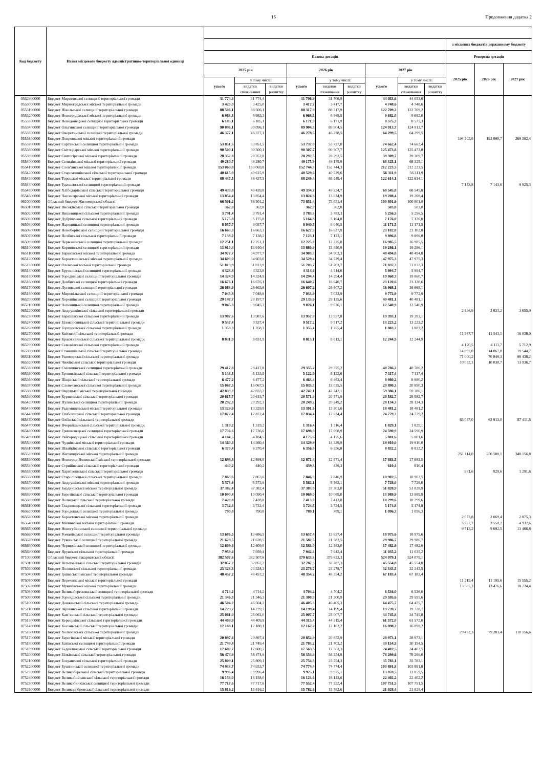16 Продовження додатка 2
| Код бюджету | Назва місцевого бюджету адміністративно-територіальної одиниці | | | | | | | | | | | | |
| --- | --- | --- | --- | --- | --- | --- | --- | --- | --- | --- | --- | --- | --- |
| | | | | | | | | | | | з місцевих бюджетів державному бюджету | | |
| | | Базова дотація | | | | | | | | | Реверсна дотація | | |
| | | 2025 рік | | | 2026 рік | | | 2027 рік | | | 2025 рік | 2026 рік | 2027 рік |
| | | усього | у тому числі: | | усього | у тому числі: | | усього | у тому числі: | | | | |
| | | | видатки споживання | видатки розвитку | | видатки споживання | видатки розвитку | | видатки споживання | видатки розвитку | | | |
| 0552900000 | Бюджет Мирненської селищної територіальної громади | 31 774,4 | 31 774,4 | | 31 706,9 | 31 706,9 | | 44 053,6 | 44 053,6 | | | | |
| 0553000000 | Бюджет Мирноградської міської територіальної громади | 3 425,0 | 3 425,0 | | 3 417,7 | 3 417,7 | | 4 748,6 | 4 748,6 | | | | |
| 0553100000 | Бюджет Нікольської селищної територіальної громади | 88 506,1 | 88 506,1 | | 88 317,9 | 88 317,9 | | 122 709,2 | 122 709,2 | | | | |
| 0553200000 | Бюджет Новогродівської міської територіальної громади | 6 983,3 | 6 983,3 | | 6 968,5 | 6 968,5 | | 9 682,0 | 9 682,0 | | | | |
| 0553300000 | Бюджет Новодонецької селищної територіальної громади | 6 185,1 | 6 185,1 | | 6 171,9 | 6 171,9 | | 8 575,3 | 8 575,3 | | | | |
| 0553400000 | Бюджет Ольгинської селищної територіальної громади | 90 096,1 | 90 096,1 | | 89 904,5 | 89 904,5 | | 124 913,7 | 124 913,7 | | | | |
| 0553500000 | Бюджет Очеретинської селищної територіальної громади | 46 377,1 | 46 377,1 | | 46 278,5 | 46 278,5 | | 64 299,5 | 64 299,5 | | | | |
| 0553600000 | Бюджет Покровської міської територіальної громади | | | | | | | | | | 194 303,8 | 193 890,7 | 269 392,4 |
| 0553700000 | Бюджет Сартанської селищної територіальної громади | 53 851,5 | 53 851,5 | | 53 737,0 | 53 737,0 | | 74 662,4 | 74 662,4 | | | | |
| 0553800000 | Бюджет Світлодарської міської територіальної громади | 90 500,1 | 90 500,1 | | 90 307,7 | 90 307,7 | | 125 473,8 | 125 473,8 | | | | |
| 0553900000 | Бюджет Святогірської міської територіальної громади | 28 352,8 | 28 352,8 | | 28 292,5 | 28 292,5 | | 39 309,7 | 39 309,7 | | | | |
| 0554000000 | Бюджет Селидівської міської територіальної громади | 49 280,7 | 49 280,7 | | 49 175,9 | 49 175,9 | | 68 325,1 | 68 325,1 | | | | |
| 0554100000 | Бюджет Слов’янської міської територіальної громади | 153 069,8 | 153 069,8 | | 152 744,3 | 152 744,3 | | 212 223,5 | 212 223,5 | | | | |
| 0554200000 | Бюджет Старомлинівської сільської територіальної громади | 40 615,9 | 40 615,9 | | 40 529,6 | 40 529,6 | | 56 311,9 | 56 311,9 | | | | |
| 0554300000 | Бюджет Торецької міської територіальної громади | 88 437,5 | 88 437,5 | | 88 249,4 | 88 249,4 | | 122 614,1 | 122 614,1 | | | | |
| 0554400000 | Бюджет Удачненської селищної територіальної громади | | | | | | | | | | 7 158,8 | 7 143,6 | 9 925,3 |
| 0554500000 | Бюджет Хлібодарівської сільської територіальної громади | 49 439,8 | 49 439,8 | | 49 334,7 | 49 334,7 | | 68 545,8 | 68 545,8 | | | | |
| 0554600000 | Бюджет Часовоярської міської територіальної громади | 13 854,4 | 13 854,4 | | 13 824,9 | 13 824,9 | | 19 208,4 | 19 208,4 | | | | |
| 0610000000 | Обласний бюджет Житомирської області | 66 501,2 | 66 501,2 | | 73 851,4 | 73 851,4 | | 100 801,9 | 100 801,9 | | | | |
| 0650100000 | Бюджет Високівської сільської територіальної громади | 362,8 | 362,8 | | 362,0 | 362,0 | | 503,0 | 503,0 | | | | |
| 0650200000 | Бюджет Вишевицької сільської територіальної громади | 3 791,4 | 3 791,4 | | 3 783,3 | 3 783,3 | | 5 256,5 | 5 256,5 | | | | |
| 0650300000 | Бюджет Дубрівської сільської територіальної громади | 5 175,8 | 5 175,8 | | 5 164,8 | 5 164,8 | | 7 176,0 | 7 176,0 | | | | |
| 0650400000 | Бюджет Народицької селищної територіальної громади | 8 057,7 | 8 057,7 | | 8 040,5 | 8 040,5 | | 11 171,5 | 11 171,5 | | | | |
| 0650600000 | Бюджет Новоборівської селищної територіальної громади | 16 663,3 | 16 663,3 | | 16 627,9 | 16 627,9 | | 23 102,8 | 23 102,8 | | | | |
| 0650700000 | Бюджет Потіївської сільської територіальної громади | 7 138,2 | 7 138,2 | | 7 123,1 | 7 123,1 | | 9 896,8 | 9 896,8 | | | | |
| 0650900000 | Бюджет Червоненської селищної територіальної громади | 12 251,1 | 12 251,1 | | 12 225,0 | 12 225,0 | | 16 985,5 | 16 985,5 | | | | |
| 0651000000 | Бюджет Корнинської селищної територіальної громади | 13 910,4 | 13 910,4 | | 13 880,9 | 13 880,9 | | 19 286,1 | 19 286,1 | | | | |
| 0651100000 | Бюджет Баранівської міської територіальної громади | 34 977,7 | 34 977,7 | | 34 903,3 | 34 903,3 | | 48 494,8 | 48 494,8 | | | | |
| 0651200000 | Бюджет Коростишівської міської територіальної громади | 34 603,0 | 34 603,0 | | 34 529,4 | 34 529,4 | | 47 975,3 | 47 975,3 | | | | |
| 0651300000 | Бюджет Олевської міської територіальної громади | 51 813,9 | 51 813,9 | | 51 703,7 | 51 703,7 | | 71 837,3 | 71 837,3 | | | | |
| 0651400000 | Бюджет Брусилівської селищної територіальної громади | 4 323,8 | 4 323,8 | | 4 314,6 | 4 314,6 | | 5 994,7 | 5 994,7 | | | | |
| 0651500000 | Бюджет Городницької селищної територіальної громади | 14 324,9 | 14 324,9 | | 14 294,4 | 14 294,4 | | 19 860,7 | 19 860,7 | | | | |
| 0651600000 | Бюджет Довбиської селищної територіальної громади | 16 676,1 | 16 676,1 | | 16 640,7 | 16 640,7 | | 23 120,6 | 23 120,6 | | | | |
| 0651700000 | Бюджет Лугинської селищної територіальної громади | 26 663,9 | 26 663,9 | | 26 607,2 | 26 607,2 | | 36 968,1 | 36 968,1 | | | | |
| 0651800000 | Бюджет Миропільської селищної територіальної громади | 7 048,8 | 7 048,8 | | 7 033,9 | 7 033,9 | | 9 772,9 | 9 772,9 | | | | |
| 0652000000 | Бюджет Хорошівської селищної територіальної громади | 29 197,7 | 29 197,7 | | 29 135,6 | 29 135,6 | | 40 481,1 | 40 481,1 | | | | |
| 0652100000 | Бюджет Чоповицької селищної територіальної громади | 9 045,3 | 9 045,3 | | 9 026,1 | 9 026,1 | | 12 540,9 | 12 540,9 | | | | |
| 0652200000 | Бюджет Андрушківської сільської територіальної громади | | | | | | | | | | 2 636,9 | 2 631,2 | 3 655,9 |
| 0652300000 | Бюджет Барашівської сільської територіальної громади | 13 987,6 | 13 987,6 | | 13 957,8 | 13 957,8 | | 19 393,1 | 19 393,1 | | | | |
| 0652400000 | Бюджет Білокоровицької сільської територіальної громади | 9 537,4 | 9 537,4 | | 9 517,2 | 9 517,2 | | 13 223,2 | 13 223,2 | | | | |
| 0652600000 | Бюджет Горщиківської сільської територіальної громади | 1 358,3 | 1 358,3 | | 1 355,4 | 1 355,4 | | 1 883,2 | 1 883,2 | | | | |
| 0652700000 | Бюджет Квітневої сільської територіальної громади | | | | | | | | | | 11 567,7 | 11 543,1 | 16 038,0 |
| 0652800000 | Бюджет Краснопільської сільської територіальної громади | 8 831,9 | 8 831,9 | | 8 813,1 | 8 813,1 | | 12 244,9 | 12 244,9 | | | | |
| 0652900000 | Бюджет Семенівської сільської територіальної громади | | | | | | | | | | 4 120,5 | 4 111,7 | 5 712,9 |
| 0653000000 | Бюджет Станишівської сільської територіальної громади | | | | | | | | | | 14 097,0 | 14 067,0 | 19 544,7 |
| 0653100000 | Бюджет Ушомирської сільської територіальної громади | | | | | | | | | | 71 000,2 | 70 849,3 | 98 438,2 |
| 0653200000 | Бюджет Чижівської сільської територіальної громади | | | | | | | | | | 10 052,1 | 10 030,7 | 13 936,7 |
| 0653300000 | Бюджет Ємільчинської селищної територіальної громади | 29 417,8 | 29 417,8 | | 29 355,2 | 29 355,2 | | 40 786,2 | 40 786,2 | | | | |
| 0653500000 | Бюджет Брониківської сільської територіальної громади | 5 133,5 | 5 133,5 | | 5 122,6 | 5 122,6 | | 7 117,4 | 7 117,4 | | | | |
| 0653600000 | Бюджет Піщівської сільської територіальної громади | 6 477,2 | 6 477,2 | | 6 463,4 | 6 463,4 | | 8 980,2 | 8 980,2 | | | | |
| 0653700000 | Бюджет Словечанської сільської територіальної громади | 15 067,5 | 15 067,5 | | 15 035,5 | 15 035,5 | | 20 890,3 | 20 890,3 | | | | |
| 0653800000 | Бюджет Овруцької міської територіальної громади | 42 833,2 | 42 833,2 | | 42 742,1 | 42 742,1 | | 59 386,1 | 59 386,1 | | | | |
| 0653900000 | Бюджет Курненської сільської територіальної громади | 20 615,7 | 20 615,7 | | 20 571,9 | 20 571,9 | | 28 582,7 | 28 582,7 | | | | |
| 0654200000 | Бюджет Пулинської селищної територіальної громади | 20 292,3 | 20 292,3 | | 20 249,2 | 20 249,2 | | 28 134,3 | 28 134,3 | | | | |
| 0654300000 | Бюджет Радомишльської міської територіальної громади | 13 329,9 | 13 329,9 | | 13 301,6 | 13 301,6 | | 18 481,2 | 18 481,2 | | | | |
| 0654400000 | Бюджет Глибочицької сільської територіальної громади | 17 872,4 | 17 872,4 | | 17 834,4 | 17 834,4 | | 24 779,2 | 24 779,2 | | | | |
| 0654500000 | Бюджет Оліївської сільської територіальної громади | | | | | | | | | | 63 047,0 | 62 913,0 | 87 411,5 |
| 0654700000 | Бюджет Вчорайшенської сільської територіальної громади | 1 319,2 | 1 319,2 | | 1 316,4 | 1 316,4 | | 1 829,1 | 1 829,1 | | | | |
| 0654800000 | Бюджет Гришковецької селищної територіальної громади | 17 736,6 | 17 736,6 | | 17 698,9 | 17 698,9 | | 24 590,9 | 24 590,9 | | | | |
| 0654900000 | Бюджет Райгородоцької сільської територіальної громади | 4 184,5 | 4 184,5 | | 4 175,6 | 4 175,6 | | 5 801,6 | 5 801,6 | | | | |
| 0655000000 | Бюджет Чуднівської міської територіальної громади | 14 360,4 | 14 360,4 | | 14 329,9 | 14 329,9 | | 19 910,0 | 19 910,0 | | | | |
| 0655100000 | Бюджет Швайківської сільської територіальної громади | 6 370,4 | 6 370,4 | | 6 356,8 | 6 356,8 | | 8 832,2 | 8 832,2 | | | | |
| 0655200000 | Бюджет Житомирської міської територіальної громади | | | | | | | | | | 251 114,0 | 250 580,1 | 348 156,8 |
| 0655300000 | Бюджет Новоград-Волинської міської територіальної громади | 12 898,8 | 12 898,8 | | 12 871,4 | 12 871,4 | | 17 883,5 | 17 883,5 | | | | |
| 0655400000 | Бюджет Стрийівської сільської територіальної громади | 440,2 | 440,2 | | 439,3 | 439,3 | | 610,4 | 610,4 | | | | |
| 0655500000 | Бюджет Харитонівської сільської територіальної громади | | | | | | | | | | 931,6 | 929,6 | 1 291,6 |
| 0655600000 | Бюджет Старосілецької сільської територіальної громади | 7 863,6 | 7 863,6 | | 7 846,9 | 7 846,9 | | 10 902,5 | 10 902,5 | | | | |
| 0655700000 | Бюджет Андрушівської міської територіальної громади | 5 573,9 | 5 573,9 | | 5 562,1 | 5 562,1 | | 7 728,0 | 7 728,0 | | | | |
| 0655800000 | Бюджет Бердичівської міської територіальної громади | 37 382,4 | 37 382,4 | | 37 303,0 | 37 303,0 | | 51 828,9 | 51 828,9 | | | | |
| 0655900000 | Бюджет Березівської сільської територіальної громади | 10 090,4 | 10 090,4 | | 10 069,0 | 10 069,0 | | 13 989,9 | 13 989,9 | | | | |
| 0656000000 | Бюджет Волицької сільської територіальної громади | 7 428,8 | 7 428,8 | | 7 413,0 | 7 413,0 | | 10 299,6 | 10 299,6 | | | | |
| 0656100000 | Бюджет Гладковицької сільської територіальної громади | 3 732,4 | 3 732,4 | | 3 724,5 | 3 724,5 | | 5 174,8 | 5 174,8 | | | | |
| 0656200000 | Бюджет Городоцької селищної територіальної громади | 790,8 | 790,8 | | 789,1 | 789,1 | | 1 096,3 | 1 096,3 | | | | |
| 0656300000 | Бюджет Коростенської міської територіальної громади | | | | | | | | | | 2 073,8 | 2 069,4 | 2 875,3 |
| 0656400000 | Бюджет Малинської міської територіальної громади | | | | | | | | | | 3 557,7 | 3 550,2 | 4 932,6 |
| 0656500000 | Бюджет Новогуйвинської селищної територіальної громади | | | | | | | | | | 9 713,2 | 9 692,5 | 13 466,8 |
| 0656600000 | Бюджет Романівської селищної територіальної громади | 13 686,5 | 13 686,5 | | 13 657,4 | 13 657,4 | | 18 975,6 | 18 975,6 | | | | |
| 0656700000 | Бюджет Ружинської селищної територіальної громади | 21 628,5 | 21 628,5 | | 21 582,5 | 21 582,5 | | 29 986,7 | 29 986,7 | | | | |
| 0656800000 | Бюджет Черняхівської селищної територіальної громади | 12 609,8 | 12 609,8 | | 12 583,0 | 12 583,0 | | 17 482,9 | 17 482,9 | | | | |
| 0656900000 | Бюджет Ярунської сільської територіальної громади | 7 959,4 | 7 959,4 | | 7 942,4 | 7 942,4 | | 11 035,2 | 11 035,2 | | | | |
| 0710000000 | Обласний бюджет Закарпатської області | 382 507,6 | 382 507,6 | | 379 633,3 | 379 633,3 | | 524 079,1 | 524 079,1 | | | | |
| 0750100000 | Бюджет Вільховецької сільської територіальної громади | 32 857,2 | 32 857,2 | | 32 787,3 | 32 787,3 | | 45 554,8 | 45 554,8 | | | | |
| 0750300000 | Бюджет Полянської сільської територіальної громади | 23 328,3 | 23 328,3 | | 23 278,7 | 23 278,7 | | 32 343,5 | 32 343,5 | | | | |
| 0750400000 | Бюджет Іршавської міської територіальної громади | 48 457,2 | 48 457,2 | | 48 354,2 | 48 354,2 | | 67 183,4 | 67 183,4 | | | | |
| 0750500000 | Бюджет Перечинської міської територіальної громади | | | | | | | | | | 11 219,4 | 11 195,6 | 15 555,2 |
| 0750700000 | Бюджет Мукачівської міської територіальної громади | | | | | | | | | | 13 505,3 | 13 476,6 | 18 724,4 |
| 0750800000 | Бюджет Великоберезнянської селищної територіальної громади | 4 714,2 | 4 714,2 | | 4 704,2 | 4 704,2 | | 6 536,0 | 6 536,0 | | | | |
| 0750900000 | Бюджет Горондівської сільської територіальної громади | 21 346,3 | 21 346,3 | | 21 300,9 | 21 300,9 | | 29 595,6 | 29 595,6 | | | | |
| 0751000000 | Бюджет Довжанської сільської територіальної громади | 46 504,2 | 46 504,2 | | 46 405,3 | 46 405,3 | | 64 475,7 | 64 475,7 | | | | |
| 0751100000 | Бюджет Зарічанської сільської територіальної громади | 14 229,7 | 14 229,7 | | 14 199,4 | 14 199,4 | | 19 728,7 | 19 728,7 | | | | |
| 0751200000 | Бюджет Кам’янської сільської територіальної громади | 25 061,0 | 25 061,0 | | 25 007,7 | 25 007,7 | | 34 745,8 | 34 745,8 | | | | |
| 0751300000 | Бюджет Керецьківської сільської територіальної громади | 44 409,9 | 44 409,9 | | 44 315,4 | 44 315,4 | | 61 572,0 | 61 572,0 | | | | |
| 0751400000 | Бюджет Косоньської сільської територіальної громади | 12 188,1 | 12 188,1 | | 12 162,2 | 12 162,2 | | 16 898,2 | 16 898,2 | | | | |
| 0751600000 | Бюджет Холмківської сільської територіальної громади | | | | | | | | | | 79 452,3 | 79 283,4 | 110 156,6 |
| 0751700000 | Бюджет Берегівської міської територіальної громади | 20 897,4 | 20 897,4 | | 20 852,9 | 20 852,9 | | 28 973,1 | 28 973,1 | | | | |
| 0751800000 | Бюджет Батівської селищної територіальної громади | 21 749,4 | 21 749,4 | | 21 703,2 | 21 703,2 | | 30 154,5 | 30 154,5 | | | | |
| 0751900000 | Бюджет Бедевлянської сільської територіальної громади | 17 600,7 | 17 600,7 | | 17 563,3 | 17 563,3 | | 24 402,5 | 24 402,5 | | | | |
| 0752000000 | Бюджет Білківської сільської територіальної громади | 56 474,9 | 56 474,9 | | 56 354,8 | 56 354,8 | | 78 299,6 | 78 299,6 | | | | |
| 0752100000 | Бюджет Богданської сільської територіальної громади | 25 809,1 | 25 809,1 | | 25 754,3 | 25 754,3 | | 35 783,1 | 35 783,1 | | | | |
| 0752200000 | Бюджет Буштинської селищної територіальної громади | 74 933,7 | 74 933,7 | | 74 774,4 | 74 774,4 | | 103 891,8 | 103 891,8 | | | | |
| 0752300000 | Бюджет Великоберезької сільської територіальної громади | 9 996,4 | 9 996,4 | | 9 975,1 | 9 975,1 | | 13 859,5 | 13 859,5 | | | | |
| 0752400000 | Бюджет Великобийганської сільської територіальної громади | 16 158,0 | 16 158,0 | | 16 123,6 | 16 123,6 | | 22 402,2 | 22 402,2 | | | | |
| 0752500000 | Бюджет Великобичківської селищної територіальної громади | 77 717,6 | 77 717,6 | | 77 552,4 | 77 552,4 | | 107 751,5 | 107 751,5 | | | | |
| 0752600000 | Бюджет Великодобронської сільської територіальної громади | 15 816,2 | 15 816,2 | | 15 782,6 | 15 782,6 | | 21 928,4 | 21 928,4 | | | | |